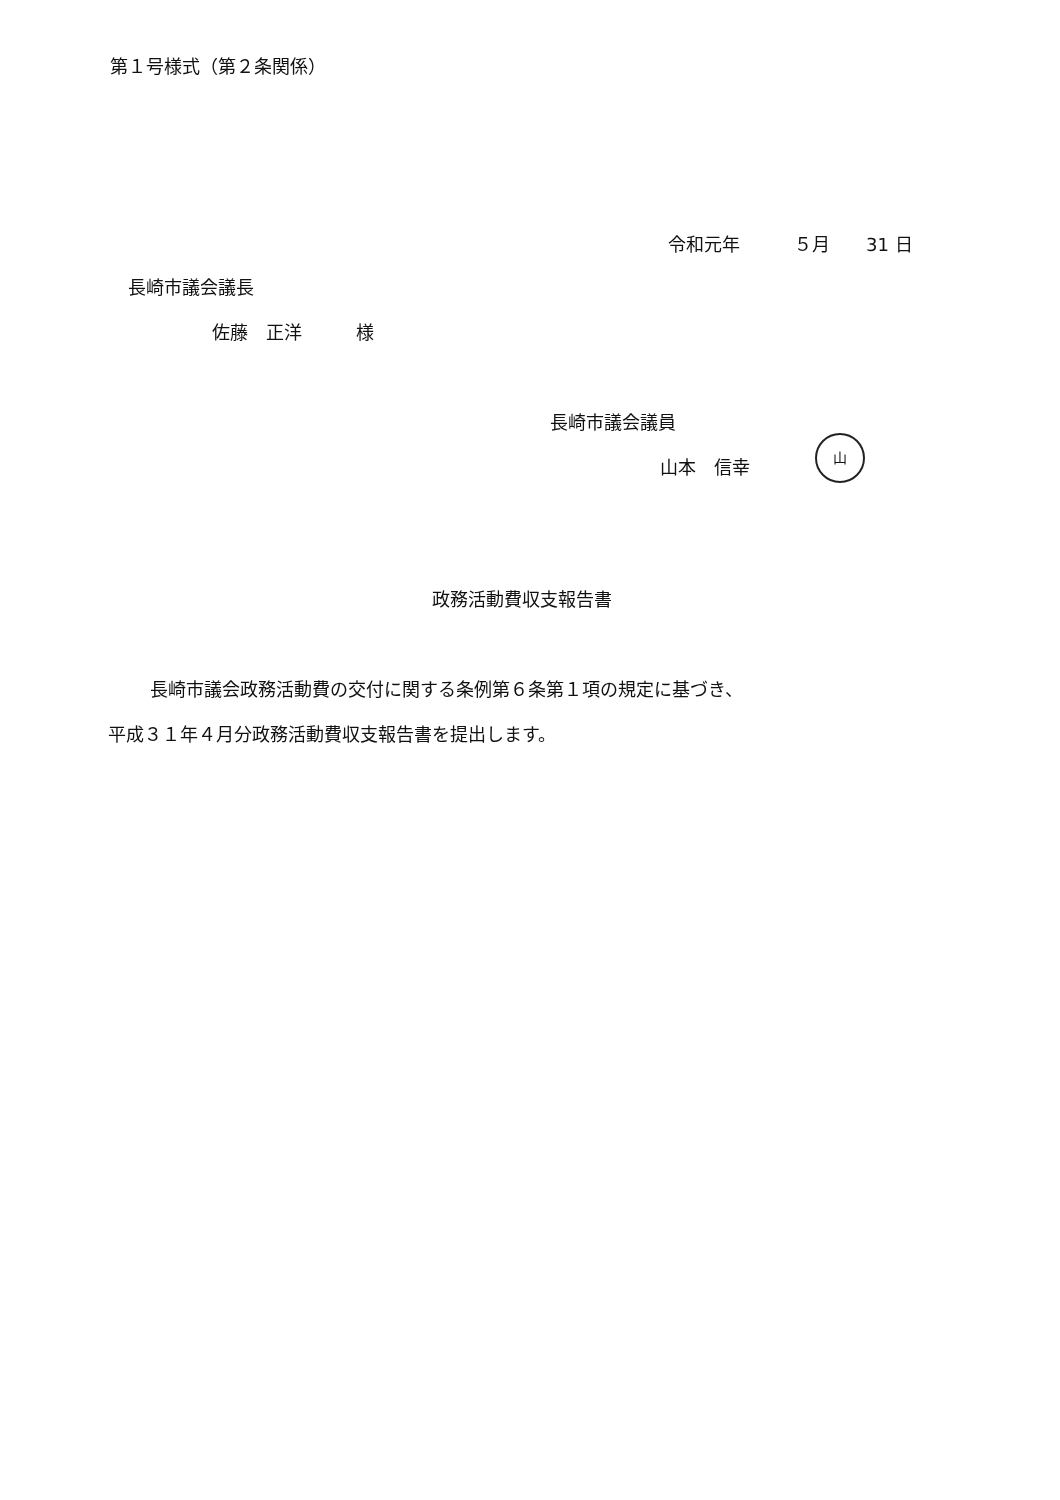第１号様式（第２条関係）
令和元年　　　５月　　31 日
長崎市議会議長
佐藤　正洋　　　様
長崎市議会議員
山本　信幸
山
政務活動費収支報告書
長崎市議会政務活動費の交付に関する条例第６条第１項の規定に基づき、
平成３１年４月分政務活動費収支報告書を提出します。